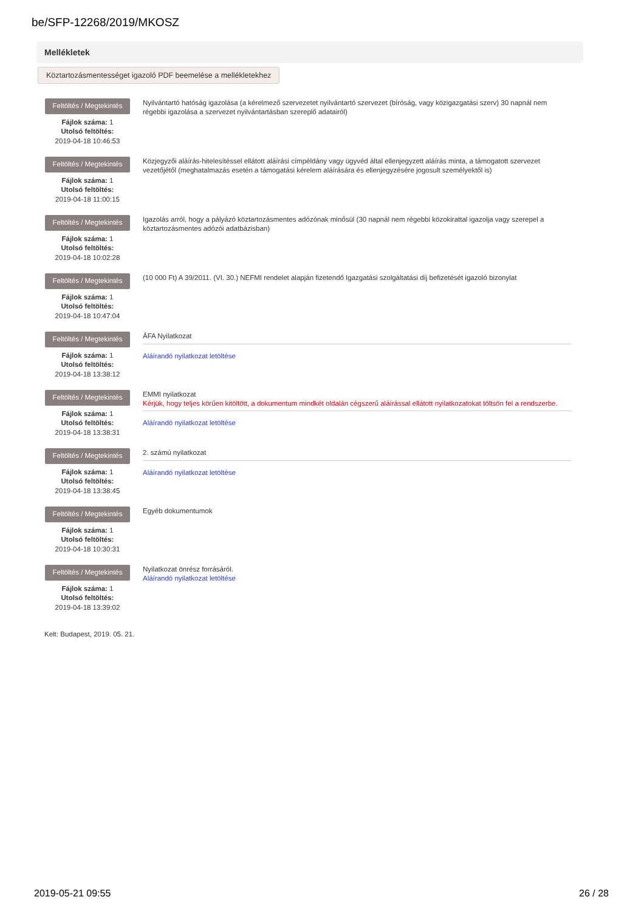be/SFP-12268/2019/MKOSZ
Mellékletek
Köztartozásmentességet igazoló PDF beemelése a mellékletekhez
Feltöltés / Megtekintés
Fájlok száma: 1
Utolsó feltöltés:
2019-04-18 10:46:53
Nyilvántartó hatóság igazolása (a kérelmező szervezetet nyilvántartó szervezet (bíróság, vagy közigazgatási szerv) 30 napnál nem régebbi igazolása a szervezet nyilvántartásban szereplő adatairól)
Feltöltés / Megtekintés
Fájlok száma: 1
Utolsó feltöltés:
2019-04-18 11:00:15
Közjegyzői aláírás-hitelesítéssel ellátott aláírási címpéldány vagy ügyvéd által ellenjegyzett aláírás minta, a támogatott szervezet vezetőjétől (meghatalmazás esetén a támogatási kérelem aláírására és ellenjegyzésére jogosult személyektől is)
Feltöltés / Megtekintés
Fájlok száma: 1
Utolsó feltöltés:
2019-04-18 10:02:28
Igazolás arról, hogy a pályázó köztartozásmentes adózónak minősül (30 napnál nem régebbi közokirattal igazolja vagy szerepel a köztartozásmentes adózói adatbázisban)
Feltöltés / Megtekintés
Fájlok száma: 1
Utolsó feltöltés:
2019-04-18 10:47:04
(10 000 Ft) A 39/2011. (VI. 30.) NEFMI rendelet alapján fizetendő Igazgatási szolgáltatási díj befizetését igazoló bizonylat
Feltöltés / Megtekintés
Fájlok száma: 1
Utolsó feltöltés:
2019-04-18 13:38:12
ÁFA Nyilatkozat
Aláírandó nyilatkozat letöltése
Feltöltés / Megtekintés
Fájlok száma: 1
Utolsó feltöltés:
2019-04-18 13:38:31
EMMI nyilatkozat
Kérjük, hogy teljes körűen kitöltött, a dokumentum mindkét oldalán cégszerű aláírással ellátott nyilatkozatokat töltsön fel a rendszerbe.
Aláírandó nyilatkozat letöltése
Feltöltés / Megtekintés
Fájlok száma: 1
Utolsó feltöltés:
2019-04-18 13:38:45
2. számú nyilatkozat
Aláírandó nyilatkozat letöltése
Feltöltés / Megtekintés
Fájlok száma: 1
Utolsó feltöltés:
2019-04-18 10:30:31
Egyéb dokumentumok
Feltöltés / Megtekintés
Fájlok száma: 1
Utolsó feltöltés:
2019-04-18 13:39:02
Nyilatkozat önrész forrásáról.
Aláírandó nyilatkozat letöltése
Kelt: Budapest, 2019. 05. 21.
2019-05-21 09:55 26 / 28